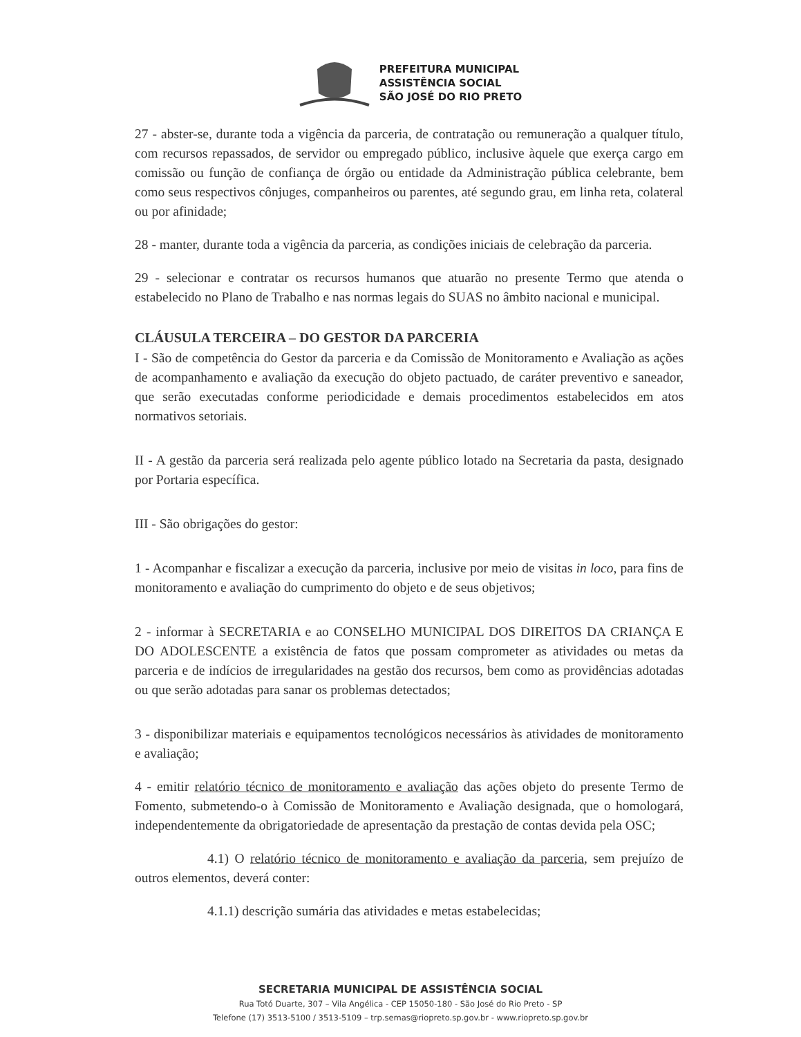PREFEITURA MUNICIPAL
ASSISTÊNCIA SOCIAL
SÃO JOSÉ DO RIO PRETO
27 - abster-se, durante toda a vigência da parceria, de contratação ou remuneração a qualquer título, com recursos repassados, de servidor ou empregado público, inclusive àquele que exerça cargo em comissão ou função de confiança de órgão ou entidade da Administração pública celebrante, bem como seus respectivos cônjuges, companheiros ou parentes, até segundo grau, em linha reta, colateral ou por afinidade;
28 - manter, durante toda a vigência da parceria, as condições iniciais de celebração da parceria.
29 - selecionar e contratar os recursos humanos que atuarão no presente Termo que atenda o estabelecido no Plano de Trabalho e nas normas legais do SUAS no âmbito nacional e municipal.
CLÁUSULA TERCEIRA – DO GESTOR DA PARCERIA
I - São de competência do Gestor da parceria e da Comissão de Monitoramento e Avaliação as ações de acompanhamento e avaliação da execução do objeto pactuado, de caráter preventivo e saneador, que serão executadas conforme periodicidade e demais procedimentos estabelecidos em atos normativos setoriais.
II - A gestão da parceria será realizada pelo agente público lotado na Secretaria da pasta, designado por Portaria específica.
III - São obrigações do gestor:
1 - Acompanhar e fiscalizar a execução da parceria, inclusive por meio de visitas in loco, para fins de monitoramento e avaliação do cumprimento do objeto e de seus objetivos;
2 - informar à SECRETARIA e ao CONSELHO MUNICIPAL DOS DIREITOS DA CRIANÇA E DO ADOLESCENTE a existência de fatos que possam comprometer as atividades ou metas da parceria e de indícios de irregularidades na gestão dos recursos, bem como as providências adotadas ou que serão adotadas para sanar os problemas detectados;
3 - disponibilizar materiais e equipamentos tecnológicos necessários às atividades de monitoramento e avaliação;
4 - emitir relatório técnico de monitoramento e avaliação das ações objeto do presente Termo de Fomento, submetendo-o à Comissão de Monitoramento e Avaliação designada, que o homologará, independentemente da obrigatoriedade de apresentação da prestação de contas devida pela OSC;
4.1) O relatório técnico de monitoramento e avaliação da parceria, sem prejuízo de outros elementos, deverá conter:
4.1.1) descrição sumária das atividades e metas estabelecidas;
SECRETARIA MUNICIPAL DE ASSISTÊNCIA SOCIAL
Rua Totó Duarte, 307 – Vila Angélica - CEP 15050-180 - São José do Rio Preto - SP
Telefone (17) 3513-5100 / 3513-5109 – trp.semas@riopreto.sp.gov.br - www.riopreto.sp.gov.br